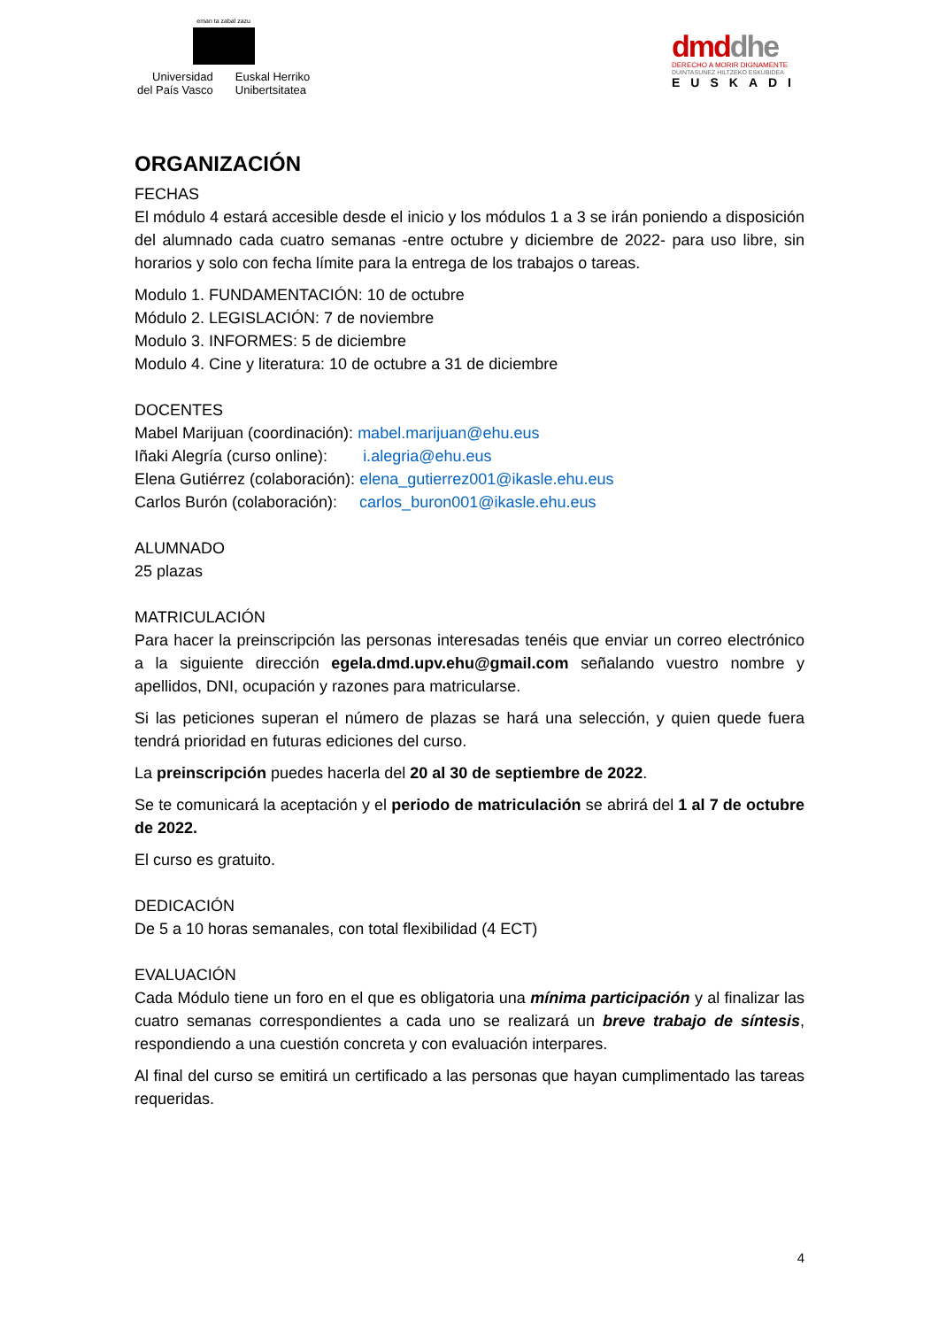eman ta zabal zazu
Universidad
del País Vasco
Euskal Herriko
Unibertsitatea
dmd dhe
DERECHO A MORIR DIGNAMENTE
DUINTASUNEZ HILTZEKO ESKUBIDEA
EUSKADI
ORGANIZACIÓN
FECHAS
El módulo 4 estará accesible desde el inicio y los módulos 1 a 3 se irán poniendo a disposición del alumnado cada cuatro semanas -entre octubre y diciembre de 2022- para uso libre, sin horarios y solo con fecha límite para la entrega de los trabajos o tareas.
Modulo 1. FUNDAMENTACIÓN: 10 de octubre
Módulo 2. LEGISLACIÓN: 7 de noviembre
Modulo 3. INFORMES: 5 de diciembre
Modulo 4. Cine y literatura: 10 de octubre a 31 de diciembre
DOCENTES
Mabel Marijuan (coordinación): mabel.marijuan@ehu.eus
Iñaki Alegría (curso online): i.alegria@ehu.eus
Elena Gutiérrez (colaboración): elena_gutierrez001@ikasle.ehu.eus
Carlos Burón (colaboración): carlos_buron001@ikasle.ehu.eus
ALUMNADO
25 plazas
MATRICULACIÓN
Para hacer la preinscripción las personas interesadas tenéis que enviar un correo electrónico a la siguiente dirección egela.dmd.upv.ehu@gmail.com señalando vuestro nombre y apellidos, DNI, ocupación y razones para matricularse.
Si las peticiones superan el número de plazas se hará una selección, y quien quede fuera tendrá prioridad en futuras ediciones del curso.
La preinscripción puedes hacerla del 20 al 30 de septiembre de 2022.
Se te comunicará la aceptación y el periodo de matriculación se abrirá del 1 al 7 de octubre de 2022.
El curso es gratuito.
DEDICACIÓN
De 5 a 10 horas semanales, con total flexibilidad (4 ECT)
EVALUACIÓN
Cada Módulo tiene un foro en el que es obligatoria una mínima participación y al finalizar las cuatro semanas correspondientes a cada uno se realizará un breve trabajo de síntesis, respondiendo a una cuestión concreta y con evaluación interpares.
Al final del curso se emitirá un certificado a las personas que hayan cumplimentado las tareas requeridas.
4